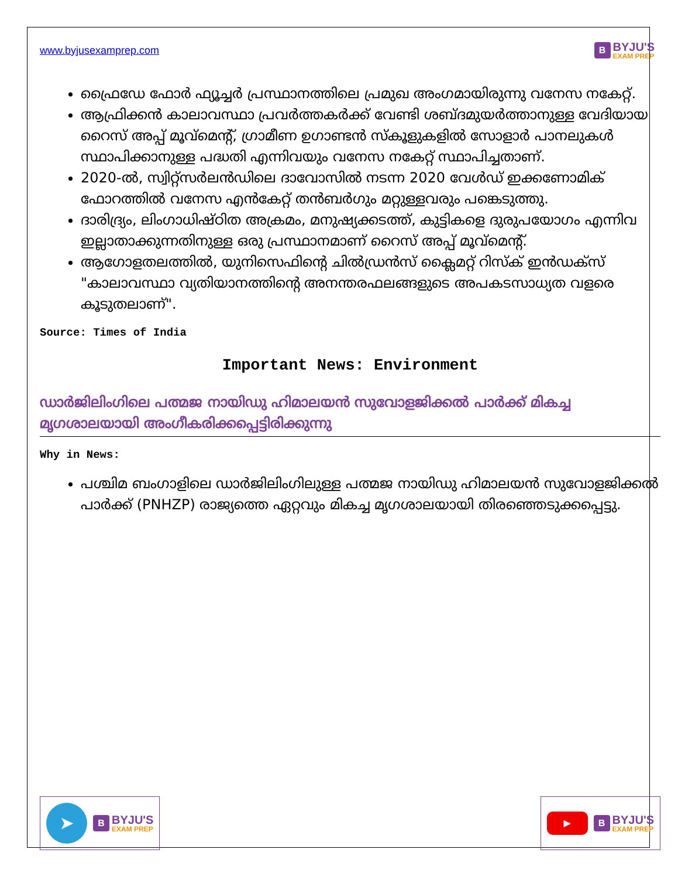www.byjusexamprep.com
B
BYJU'S
EXAM PREP
ഫ്രൈഡേ ഫോർ ഫ്യൂച്ചർ പ്രസ്ഥാനത്തിലെ പ്രമുഖ അംഗമായിരുന്നു വനേസ നകേറ്റ്.
ആഫ്രിക്കൻ കാലാവസ്ഥാ പ്രവർത്തകർക്ക് വേണ്ടി ശബ്ദമുയർത്താനുള്ള വേദിയായ റൈസ് അപ്പ് മൂവ്മെന്റ്, ഗ്രാമീണ ഉഗാണ്ടൻ സ്കൂളുകളിൽ സോളാർ പാനലുകൾ സ്ഥാപിക്കാനുള്ള പദ്ധതി എന്നിവയും വനേസ നകേറ്റ് സ്ഥാപിച്ചതാണ്.
2020-ൽ, സ്വിറ്റ്സർലൻഡിലെ ദാവോസിൽ നടന്ന 2020 വേൾഡ് ഇക്കണോമിക് ഫോറത്തിൽ വനേസ എൻകേറ്റ് തൻബർഗും മറ്റുള്ളവരും പങ്കെടുത്തു.
ദാരിദ്ര്യം, ലിംഗാധിഷ്ഠിത അക്രമം, മനുഷ്യക്കടത്ത്, കുട്ടികളെ ദുരുപയോഗം എന്നിവ ഇല്ലാതാക്കുന്നതിനുള്ള ഒരു പ്രസ്ഥാനമാണ് റൈസ് അപ്പ് മൂവ്മെന്റ്.
ആഗോളതലത്തിൽ, യുനിസെഫിന്റെ ചിൽഡ്രൻസ് ക്ലൈമറ്റ് റിസ്ക് ഇൻഡക്സ് "കാലാവസ്ഥാ വ്യതിയാനത്തിന്റെ അനന്തരഫലങ്ങളുടെ അപകടസാധ്യത വളരെ കൂടുതലാണ്".
Source: Times of India
Important News: Environment
ഡാർജിലിംഗിലെ പത്മജ നായിഡു ഹിമാലയൻ സുവോളജിക്കൽ പാർക്ക് മികച്ച മൃഗശാലയായി അംഗീകരിക്കപ്പെട്ടിരിക്കുന്നു
Why in News:
പശ്ചിമ ബംഗാളിലെ ഡാർജിലിംഗിലുള്ള പത്മജ നായിഡു ഹിമാലയൻ സുവോളജിക്കൽ പാർക്ക് (PNHZP) രാജ്യത്തെ ഏറ്റവും മികച്ച മൃഗശാലയായി തിരഞ്ഞെടുക്കപ്പെട്ടു.
➤
B
BYJU'S
EXAM PREP
▶
B
BYJU'S
EXAM PREP